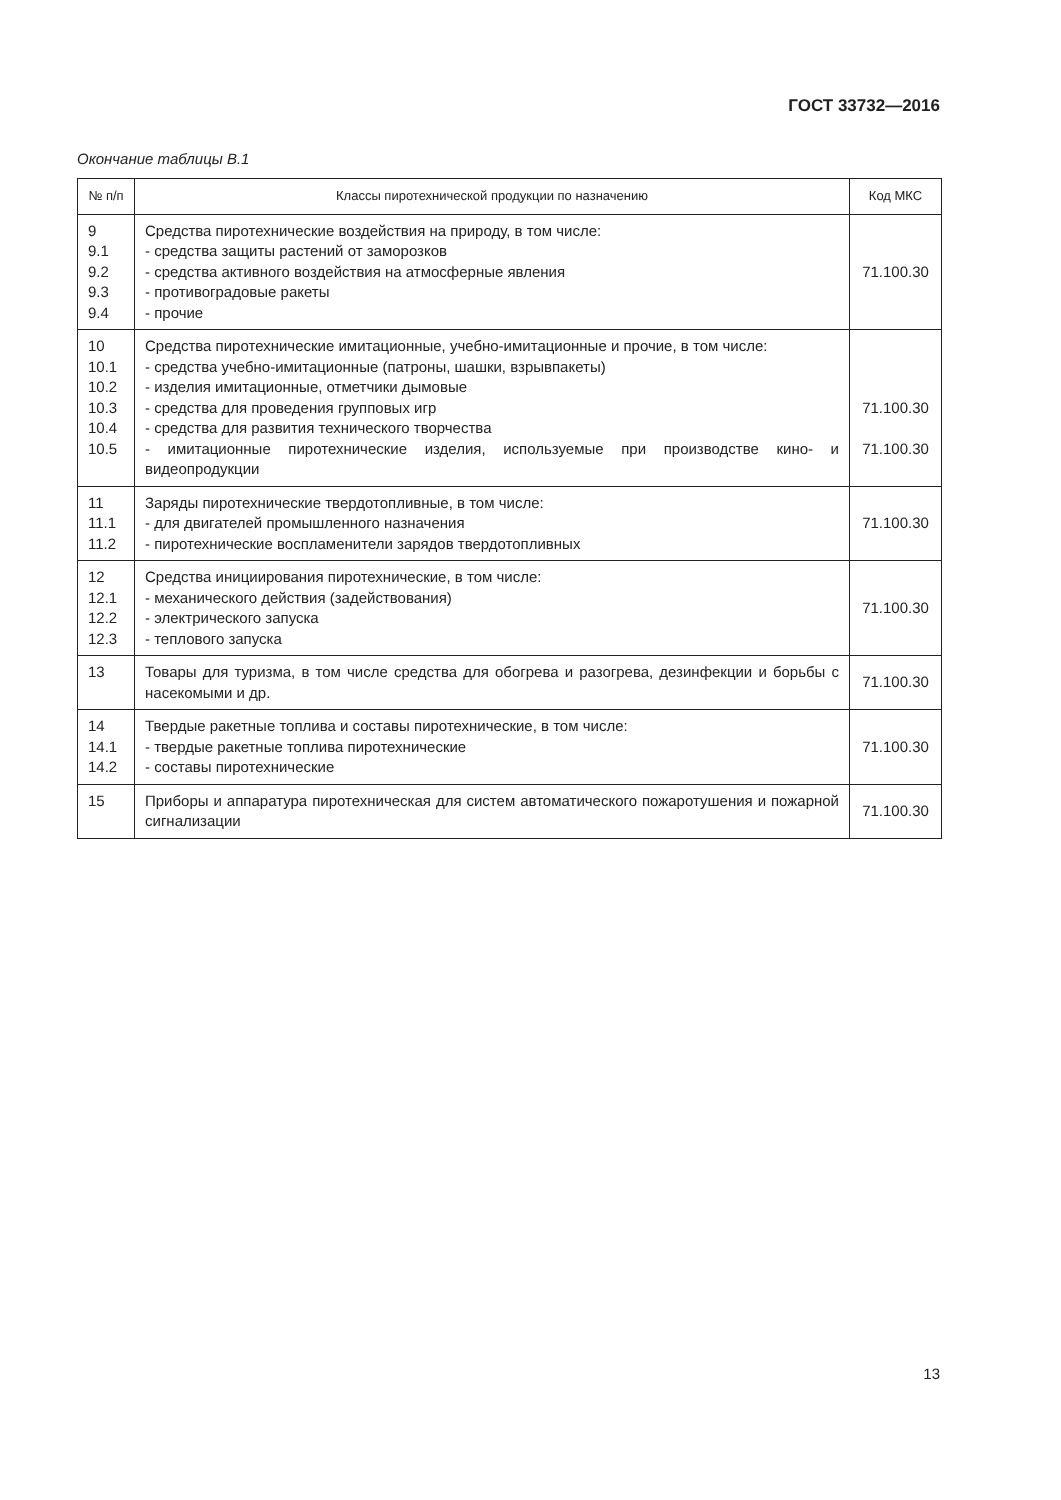ГОСТ 33732—2016
Окончание таблицы В.1
| № п/п | Классы пиротехнической продукции по назначению | Код МКС |
| --- | --- | --- |
| 9 9.1 9.2 9.3 9.4 | Средства пиротехнические воздействия на природу, в том числе: - средства защиты растений от заморозков - средства активного воздействия на атмосферные явления - противоградовые ракеты - прочие | 71.100.30 |
| 10 10.1 10.2 10.3 10.4 10.5 | Средства пиротехнические имитационные, учебно-имитационные и прочие, в том числе: - средства учебно-имитационные (патроны, шашки, взрывпакеты) - изделия имитационные, отметчики дымовые - средства для проведения групповых игр - средства для развития технического творчества - имитационные пиротехнические изделия, используемые при производстве кино- и видеопродукции | 71.100.30 71.100.30 |
| 11 11.1 11.2 | Заряды пиротехнические твердотопливные, в том числе: - для двигателей промышленного назначения - пиротехнические воспламенители зарядов твердотопливных | 71.100.30 |
| 12 12.1 12.2 12.3 | Средства инициирования пиротехнические, в том числе: - механического действия (задействования) - электрического запуска - теплового запуска | 71.100.30 |
| 13 | Товары для туризма, в том числе средства для обогрева и разогрева, дезинфекции и борьбы с насекомыми и др. | 71.100.30 |
| 14 14.1 14.2 | Твердые ракетные топлива и составы пиротехнические, в том числе: - твердые ракетные топлива пиротехнические - составы пиротехнические | 71.100.30 |
| 15 | Приборы и аппаратура пиротехническая для систем автоматического пожаротушения и пожарной сигнализации | 71.100.30 |
13